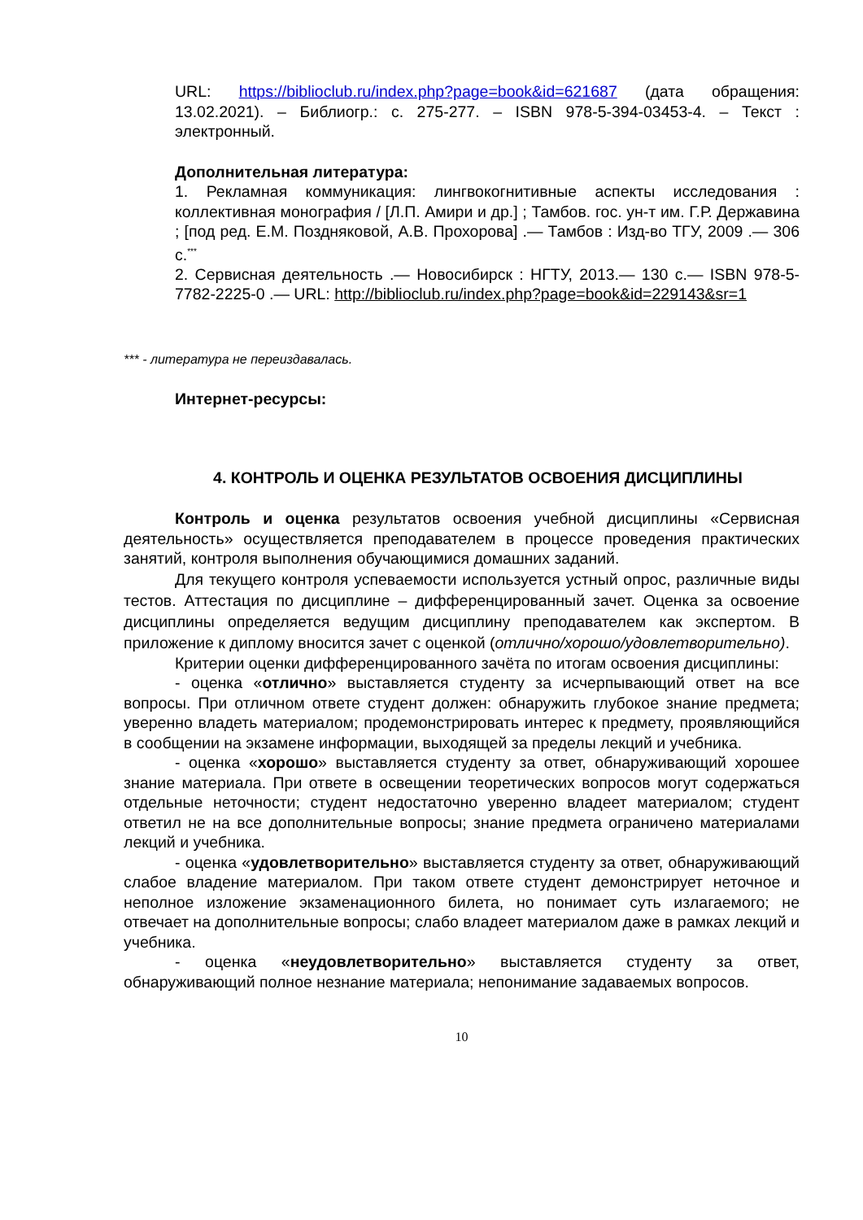URL: https://biblioclub.ru/index.php?page=book&id=621687 (дата обращения: 13.02.2021). – Библиогр.: с. 275-277. – ISBN 978-5-394-03453-4. – Текст : электронный.
Дополнительная литература:
1. Рекламная коммуникация: лингвокогнитивные аспекты исследования : коллективная монография / [Л.П. Амири и др.] ; Тамбов. гос. ун-т им. Г.Р. Державина ; [под ред. Е.М. Поздняковой, А.В. Прохорова] .— Тамбов : Изд-во ТГУ, 2009 .— 306 с.<sup>***</sup>
2. Сервисная деятельность .— Новосибирск : НГТУ, 2013.— 130 с.— ISBN 978-5-7782-2225-0 .— URL: http://biblioclub.ru/index.php?page=book&id=229143&sr=1
*** - литература не переиздавалась.
Интернет-ресурсы:
4. КОНТРОЛЬ И ОЦЕНКА РЕЗУЛЬТАТОВ ОСВОЕНИЯ ДИСЦИПЛИНЫ
Контроль и оценка результатов освоения учебной дисциплины «Сервисная деятельность» осуществляется преподавателем в процессе проведения практических занятий, контроля выполнения обучающимися домашних заданий.
Для текущего контроля успеваемости используется устный опрос, различные виды тестов. Аттестация по дисциплине – дифференцированный зачет. Оценка за освоение дисциплины определяется ведущим дисциплину преподавателем как экспертом. В приложение к диплому вносится зачет с оценкой (отлично/хорошо/удовлетворительно).
Критерии оценки дифференцированного зачёта по итогам освоения дисциплины:
- оценка «отлично» выставляется студенту за исчерпывающий ответ на все вопросы. При отличном ответе студент должен: обнаружить глубокое знание предмета; уверенно владеть материалом; продемонстрировать интерес к предмету, проявляющийся в сообщении на экзамене информации, выходящей за пределы лекций и учебника.
- оценка «хорошо» выставляется студенту за ответ, обнаруживающий хорошее знание материала. При ответе в освещении теоретических вопросов могут содержаться отдельные неточности; студент недостаточно уверенно владеет материалом; студент ответил не на все дополнительные вопросы; знание предмета ограничено материалами лекций и учебника.
- оценка «удовлетворительно» выставляется студенту за ответ, обнаруживающий слабое владение материалом. При таком ответе студент демонстрирует неточное и неполное изложение экзаменационного билета, но понимает суть излагаемого; не отвечает на дополнительные вопросы; слабо владеет материалом даже в рамках лекций и учебника.
- оценка «неудовлетворительно» выставляется студенту за ответ, обнаруживающий полное незнание материала; непонимание задаваемых вопросов.
10